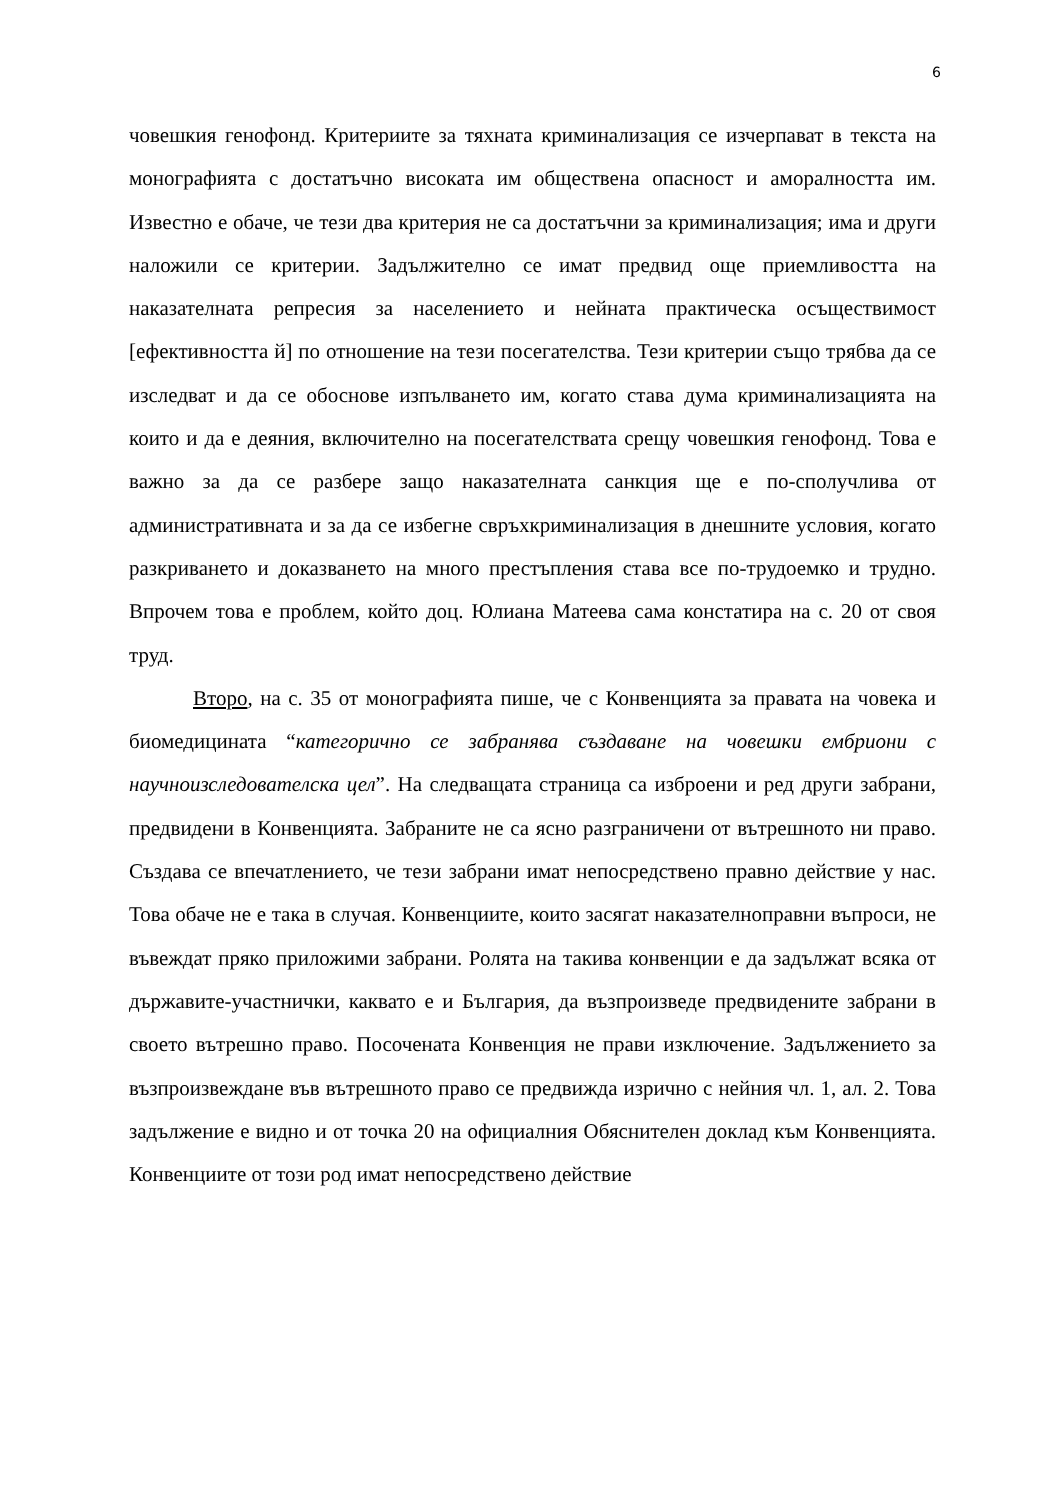6
човешкия генофонд. Критериите за тяхната криминализация се изчерпават в текста на монографията с достатъчно високата им обществена опасност и аморалността им. Известно е обаче, че тези два критерия не са достатъчни за криминализация; има и други наложили се критерии. Задължително се имат предвид още приемливостта на наказателната репресия за населението и нейната практическа осъществимост [ефективността й] по отношение на тези посегателства. Тези критерии също трябва да се изследват и да се обоснове изпълването им, когато става дума криминализацията на които и да е деяния, включително на посегателствата срещу човешкия генофонд. Това е важно за да се разбере защо наказателната санкция ще е по-сполучлива от административната и за да се избегне свръхкриминализация в днешните условия, когато разкриването и доказването на много престъпления става все по-трудоемко и трудно. Впрочем това е проблем, който доц. Юлиана Матеева сама констатира на с. 20 от своя труд.
Второ, на с. 35 от монографията пише, че с Конвенцията за правата на човека и биомедицината “категорично се забранява създаване на човешки ембриони с научноизследователска цел”. На следващата страница са изброени и ред други забрани, предвидени в Конвенцията. Забраните не са ясно разграничени от вътрешното ни право. Създава се впечатлението, че тези забрани имат непосредствено правно действие у нас. Това обаче не е така в случая. Конвенциите, които засягат наказателноправни въпроси, не въвеждат пряко приложими забрани. Ролята на такива конвенции е да задължат всяка от държавите-участнички, каквато е и България, да възпроизведе предвидените забрани в своето вътрешно право. Посочената Конвенция не прави изключение. Задължението за възпроизвеждане във вътрешното право се предвижда изрично с нейния чл. 1, ал. 2. Това задължение е видно и от точка 20 на официалния Обяснителен доклад към Конвенцията. Конвенциите от този род имат непосредствено действие